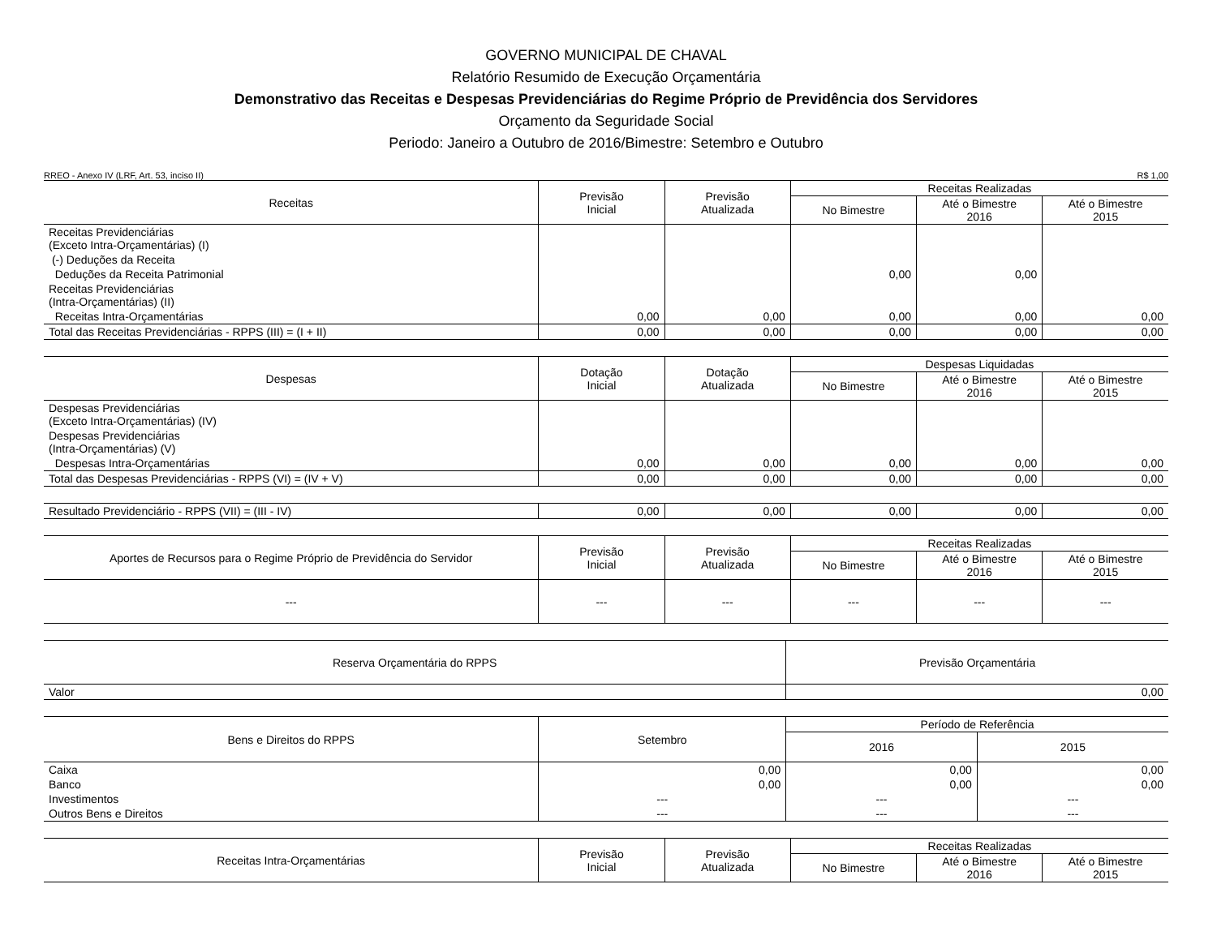GOVERNO MUNICIPAL DE CHAVAL
Relatório Resumido de Execução Orçamentária
Demonstrativo das Receitas e Despesas Previdenciárias do Regime Próprio de Previdência dos Servidores
Orçamento da Seguridade Social
Periodo: Janeiro a Outubro de 2016/Bimestre: Setembro e Outubro
RREO - Anexo IV (LRF, Art. 53, inciso II) R$ 1,00
| Receitas | Previsão Inicial | Previsão Atualizada | Receitas Realizadas | | |
| --- | --- | --- | --- | --- | --- |
| | | | No Bimestre | Até o Bimestre 2016 | Até o Bimestre 2015 |
| Receitas Previdenciárias (Exceto Intra-Orçamentárias) (I) | | | | | |
| (-) Deduções da Receita | | | | | |
| Deduções da Receita Patrimonial | | | 0,00 | 0,00 | |
| Receitas Previdenciárias (Intra-Orçamentárias) (II) | | | | | |
| Receitas Intra-Orçamentárias | 0,00 | 0,00 | 0,00 | 0,00 | 0,00 |
| Total das Receitas Previdenciárias - RPPS (III) = (I + II) | 0,00 | 0,00 | 0,00 | 0,00 | 0,00 |
| Despesas | Dotação Inicial | Dotação Atualizada | Despesas Liquidadas | | |
| --- | --- | --- | --- | --- | --- |
| | | | No Bimestre | Até o Bimestre 2016 | Até o Bimestre 2015 |
| Despesas Previdenciárias (Exceto Intra-Orçamentárias) (IV) | | | | | |
| Despesas Previdenciárias (Intra-Orçamentárias) (V) | | | | | |
| Despesas Intra-Orçamentárias | 0,00 | 0,00 | 0,00 | 0,00 | 0,00 |
| Total das Despesas Previdenciárias - RPPS (VI) = (IV + V) | 0,00 | 0,00 | 0,00 | 0,00 | 0,00 |
| Resultado Previdenciário - RPPS (VII) = (III - IV) | 0,00 | 0,00 | 0,00 | 0,00 | 0,00 |
| Aportes de Recursos para o Regime Próprio de Previdência do Servidor | Previsão Inicial | Previsão Atualizada | Receitas Realizadas | | |
| --- | --- | --- | --- | --- | --- |
| | | | No Bimestre | Até o Bimestre 2016 | Até o Bimestre 2015 |
| --- | --- | --- | --- | --- | --- |
| Reserva Orçamentária do RPPS | Previsão Orçamentária |
| --- | --- |
| Valor | 0,00 |
| Bens e Direitos do RPPS | Setembro | Período de Referência | |
| --- | --- | --- | --- |
| | | 2016 | 2015 |
| Caixa | 0,00 | 0,00 | 0,00 |
| Banco | 0,00 | 0,00 | 0,00 |
| Investimentos | --- | --- | --- |
| Outros Bens e Direitos | --- | --- | --- |
| Receitas Intra-Orçamentárias | Previsão Inicial | Previsão Atualizada | Receitas Realizadas | | |
| --- | --- | --- | --- | --- | --- |
| | | | No Bimestre | Até o Bimestre 2016 | Até o Bimestre 2015 |